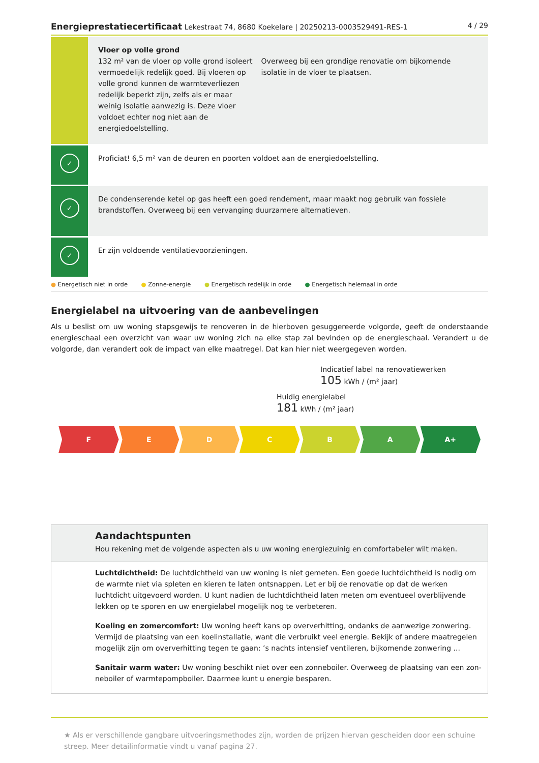Energieprestatiecertificaat Lekestraat 74, 8680 Koekelare | 20250213-0003529491-RES-1
4 / 29
Vloer op volle grond
132 m² van de vloer op volle grond isoleert vermoedelijk redelijk goed. Bij vloeren op volle grond kunnen de warmteverliezen redelijk beperkt zijn, zelfs als er maar weinig isolatie aanwezig is. Deze vloer voldoet echter nog niet aan de energiedoelstelling.
Overweeg bij een grondige renovatie om bijkomende isolatie in de vloer te plaatsen.
✓
Proficiat! 6,5 m² van de deuren en poorten voldoet aan de energiedoelstelling.
✓
De condenserende ketel op gas heeft een goed rendement, maar maakt nog gebruik van fossiele brandstoffen. Overweeg bij een vervanging duurzamere alternatieven.
✓
Er zijn voldoende ventilatievoorzieningen.
● Energetisch niet in orde ● Zonne-energie ● Energetisch redelijk in orde ● Energetisch helemaal in orde
Energielabel na uitvoering van de aanbevelingen
Als u beslist om uw woning stapsgewijs te renoveren in de hierboven gesuggereerde volgorde, geeft de onderstaande energieschaal een overzicht van waar uw woning zich na elke stap zal bevinden op de energieschaal. Verandert u de volgorde, dan verandert ook de impact van elke maatregel. Dat kan hier niet weergegeven worden.
Indicatief label na renovatiewerken
105 kWh / (m² jaar)
Huidig energielabel
181 kWh / (m² jaar)
F E D C B A A+
Aandachtspunten
Hou rekening met de volgende aspecten als u uw woning energiezuinig en comfortabeler wilt maken.
Luchtdichtheid: De luchtdichtheid van uw woning is niet gemeten. Een goede luchtdichtheid is nodig om de warmte niet via spleten en kieren te laten ontsnappen. Let er bij de renovatie op dat de werken luchtdicht uitgevoerd worden. U kunt nadien de luchtdichtheid laten meten om eventueel overblijvende lekken op te sporen en uw energielabel mogelijk nog te verbeteren.
Koeling en zomercomfort: Uw woning heeft kans op oververhitting, ondanks de aanwezige zonwering. Vermijd de plaatsing van een koelinstallatie, want die verbruikt veel energie. Bekijk of andere maatregelen mogelijk zijn om oververhitting tegen te gaan: ’s nachts intensief ventileren, bijkomende zonwering ...
Sanitair warm water: Uw woning beschikt niet over een zonneboiler. Overweeg de plaatsing van een zon-neboiler of warmtepompboiler. Daarmee kunt u energie besparen.
★ Als er verschillende gangbare uitvoeringsmethodes zijn, worden de prijzen hiervan gescheiden door een schuine streep. Meer detailinformatie vindt u vanaf pagina 27.